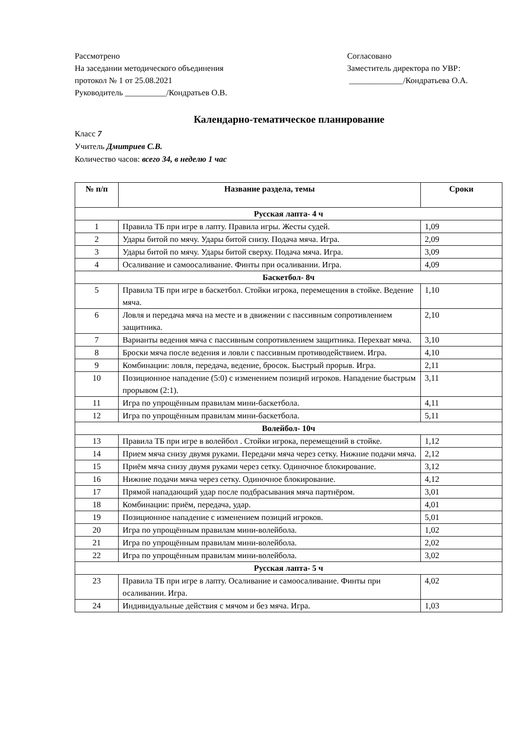Рассмотрено
На заседании методического объединения
протокол № 1 от 25.08.2021
Руководитель __________/Кондратьев О.В.
Согласовано
Заместитель директора по УВР:
_____________/Кондратьева О.А.
Календарно-тематическое планирование
Класс 7
Учитель Дмитриев С.В.
Количество часов: всего 34, в неделю 1 час
| № п/п | Название раздела, темы | Сроки |
| --- | --- | --- |
| Русская лапта- 4 ч | | |
| 1 | Правила ТБ при игре в лапту. Правила игры. Жесты судей. | 1,09 |
| 2 | Удары битой по мячу. Удары битой снизу. Подача мяча. Игра. | 2,09 |
| 3 | Удары битой по мячу. Удары битой сверху. Подача мяча. Игра. | 3,09 |
| 4 | Осаливание и самоосаливание. Финты при осаливании. Игра. | 4,09 |
| Баскетбол- 8ч | | |
| 5 | Правила ТБ при игре в баскетбол. Стойки игрока, перемещения в стойке. Ведение мяча. | 1,10 |
| 6 | Ловля и передача мяча на месте и в движении с пассивным сопротивлением защитника. | 2,10 |
| 7 | Варианты ведения мяча с пассивным сопротивлением защитника. Перехват мяча. | 3,10 |
| 8 | Броски мяча после ведения и ловли с пассивным противодействием. Игра. | 4,10 |
| 9 | Комбинации: ловля, передача, ведение, бросок. Быстрый прорыв. Игра. | 2,11 |
| 10 | Позиционное нападение (5:0) с изменением позиций игроков. Нападение быстрым прорывом (2:1). | 3,11 |
| 11 | Игра по упрощённым правилам мини-баскетбола. | 4,11 |
| 12 | Игра по упрощённым правилам мини-баскетбола. | 5,11 |
| Волейбол- 10ч | | |
| 13 | Правила ТБ при игре в волейбол . Стойки игрока, перемещений в стойке. | 1,12 |
| 14 | Прием мяча снизу двумя руками. Передачи мяча через сетку. Нижние подачи мяча. | 2,12 |
| 15 | Приём мяча снизу двумя руками через сетку. Одиночное блокирование. | 3,12 |
| 16 | Нижние подачи мяча через сетку. Одиночное блокирование. | 4,12 |
| 17 | Прямой нападающий удар после подбрасывания мяча партнёром. | 3,01 |
| 18 | Комбинации: приём, передача, удар. | 4,01 |
| 19 | Позиционное нападение с изменением позиций игроков. | 5,01 |
| 20 | Игра по упрощённым правилам мини-волейбола. | 1,02 |
| 21 | Игра по упрощённым правилам мини-волейбола. | 2,02 |
| 22 | Игра по упрощённым правилам мини-волейбола. | 3,02 |
| Русская лапта- 5 ч | | |
| 23 | Правила ТБ при игре в лапту. Осаливание и самоосаливание. Финты при осаливании. Игра. | 4,02 |
| 24 | Индивидуальные действия с мячом и без мяча. Игра. | 1,03 |